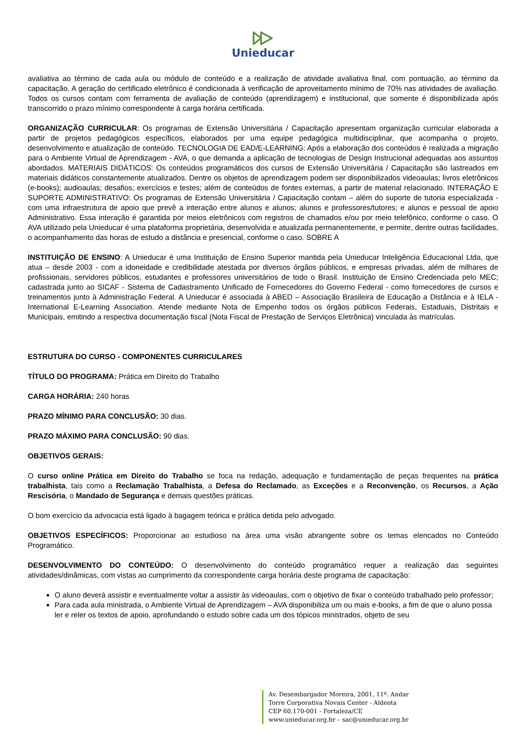Unieducar
avaliativa ao término de cada aula ou módulo de conteúdo e a realização de atividade avaliativa final, com pontuação, ao término da capacitação. A geração do certificado eletrônico é condicionada à verificação de aproveitamento mínimo de 70% nas atividades de avaliação. Todos os cursos contam com ferramenta de avaliação de conteúdo (aprendizagem) e institucional, que somente é disponibilizada após transcorrido o prazo mínimo correspondente à carga horária certificada.
ORGANIZAÇÃO CURRICULAR: Os programas de Extensão Universitária / Capacitação apresentam organização curricular elaborada a partir de projetos pedagógicos específicos, elaborados por uma equipe pedagógica multidisciplinar, que acompanha o projeto, desenvolvimento e atualização de conteúdo. TECNOLOGIA DE EAD/E-LEARNING: Após a elaboração dos conteúdos é realizada a migração para o Ambiente Virtual de Aprendizagem - AVA, o que demanda a aplicação de tecnologias de Design Instrucional adequadas aos assuntos abordados. MATERIAIS DIDÁTICOS: Os conteúdos programáticos dos cursos de Extensão Universitária / Capacitação são lastreados em materiais didáticos constantemente atualizados. Dentre os objetos de aprendizagem podem ser disponibilizados videoaulas; livros eletrônicos (e-books); audioaulas; desafios; exercícios e testes; além de conteúdos de fontes externas, a partir de material relacionado. INTERAÇÃO E SUPORTE ADMINISTRATIVO: Os programas de Extensão Universitária / Capacitação contam – além do suporte de tutoria especializada - com uma infraestrutura de apoio que prevê a interação entre alunos e alunos; alunos e professores/tutores; e alunos e pessoal de apoio Administrativo. Essa interação é garantida por meios eletrônicos com registros de chamados e/ou por meio telefônico, conforme o caso. O AVA utilizado pela Unieducar é uma plataforma proprietária, desenvolvida e atualizada permanentemente, e permite, dentre outras facilidades, o acompanhamento das horas de estudo a distância e presencial, conforme o caso. SOBRE A
INSTITUIÇÃO DE ENSINO: A Unieducar é uma Instituição de Ensino Superior mantida pela Unieducar Inteligência Educacional Ltda, que atua – desde 2003 - com a idoneidade e credibilidade atestada por diversos órgãos públicos, e empresas privadas, além de milhares de profissionais, servidores públicos, estudantes e professores universitários de todo o Brasil. Instituição de Ensino Credenciada pelo MEC; cadastrada junto ao SICAF - Sistema de Cadastramento Unificado de Fornecedores do Governo Federal - como fornecedores de cursos e treinamentos junto à Administração Federal. A Unieducar é associada à ABED – Associação Brasileira de Educação a Distância e à IELA - International E-Learning Association. Atende mediante Nota de Empenho todos os órgãos públicos Federais, Estaduais, Distritais e Municipais, emitindo a respectiva documentação fiscal (Nota Fiscal de Prestação de Serviços Eletrônica) vinculada às matrículas.
ESTRUTURA DO CURSO - COMPONENTES CURRICULARES
TÍTULO DO PROGRAMA: Prática em Direito do Trabalho
CARGA HORÁRIA: 240 horas
PRAZO MÍNIMO PARA CONCLUSÃO: 30 dias.
PRAZO MÁXIMO PARA CONCLUSÃO: 90 dias.
OBJETIVOS GERAIS:
O curso online Prática em Direito do Trabalho se foca na redação, adequação e fundamentação de peças frequentes na prática trabalhista, tais como a Reclamação Trabalhista, a Defesa do Reclamado, as Exceções e a Reconvenção, os Recursos, a Ação Rescisória, o Mandado de Segurança e demais questões práticas.
O bom exercício da advocacia está ligado à bagagem teórica e prática detida pelo advogado.
OBJETIVOS ESPECÍFICOS: Proporcionar ao estudioso na área uma visão abrangente sobre os temas elencados no Conteúdo Programático.
DESENVOLVIMENTO DO CONTEÚDO: O desenvolvimento do conteúdo programático requer a realização das seguintes atividades/dinâmicas, com vistas ao cumprimento da correspondente carga horária deste programa de capacitação:
O aluno deverá assistir e eventualmente voltar a assistir às videoaulas, com o objetivo de fixar o conteúdo trabalhado pelo professor;
Para cada aula ministrada, o Ambiente Virtual de Aprendizagem – AVA disponibiliza um ou mais e-books, a fim de que o aluno possa ler e reler os textos de apoio, aprofundando o estudo sobre cada um dos tópicos ministrados, objeto de seu
Av. Desembargador Moreira, 2001, 11º. Andar
Torre Corporativa Novais Center - Aldeota
CEP 60.170-001 - Fortaleza/CE
www.unieducar.org.br – sac@unieducar.org.br